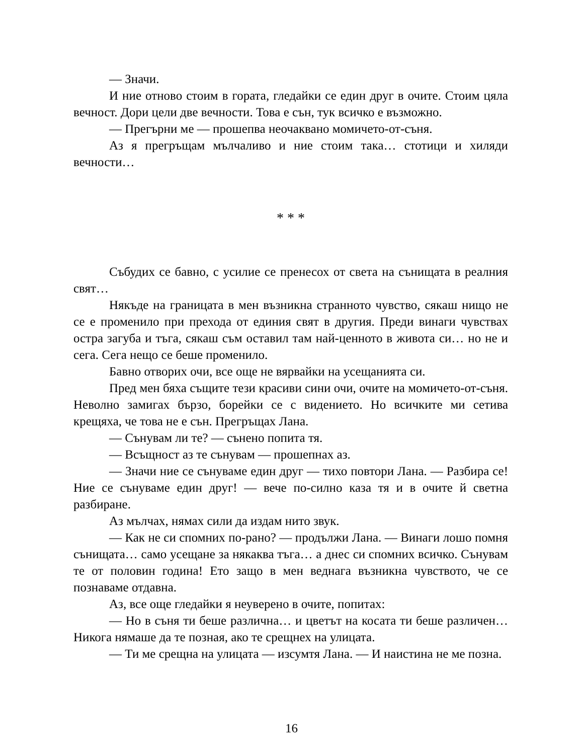— Значи.
И ние отново стоим в гората, гледайки се един друг в очите. Стоим цяла вечност. Дори цели две вечности. Това е сън, тук всичко е възможно.
— Прегърни ме — прошепва неочаквано момичето-от-съня.
Аз я прегръщам мълчаливо и ние стоим така… стотици и хиляди вечности…
* * *
Събудих се бавно, с усилие се пренесох от света на сънищата в реалния свят…
Някъде на границата в мен възникна странното чувство, сякаш нищо не се е променило при прехода от единия свят в другия. Преди винаги чувствах остра загуба и тъга, сякаш съм оставил там най-ценното в живота си… но не и сега. Сега нещо се беше променило.
Бавно отворих очи, все още не вярвайки на усещанията си.
Пред мен бяха същите тези красиви сини очи, очите на момичето-от-съня. Неволно замигах бързо, борейки се с видението. Но всичките ми сетива крещяха, че това не е сън. Прегръщах Лана.
— Сънувам ли те? — сънено попита тя.
— Всъщност аз те сънувам — прошепнах аз.
— Значи ние се сънуваме един друг — тихо повтори Лана. — Разбира се! Ние се сънуваме един друг! — вече по-силно каза тя и в очите й светна разбиране.
Аз мълчах, нямах сили да издам нито звук.
— Как не си спомних по-рано? — продължи Лана. — Винаги лошо помня сънищата… само усещане за някаква тъга… а днес си спомних всичко. Сънувам те от половин година! Ето защо в мен веднага възникна чувството, че се познаваме отдавна.
Аз, все още гледайки я неуверено в очите, попитах:
— Но в съня ти беше различна… и цветът на косата ти беше различен… Никога нямаше да те позная, ако те срещнех на улицата.
— Ти ме срещна на улицата — изсумтя Лана. — И наистина не ме позна.
16